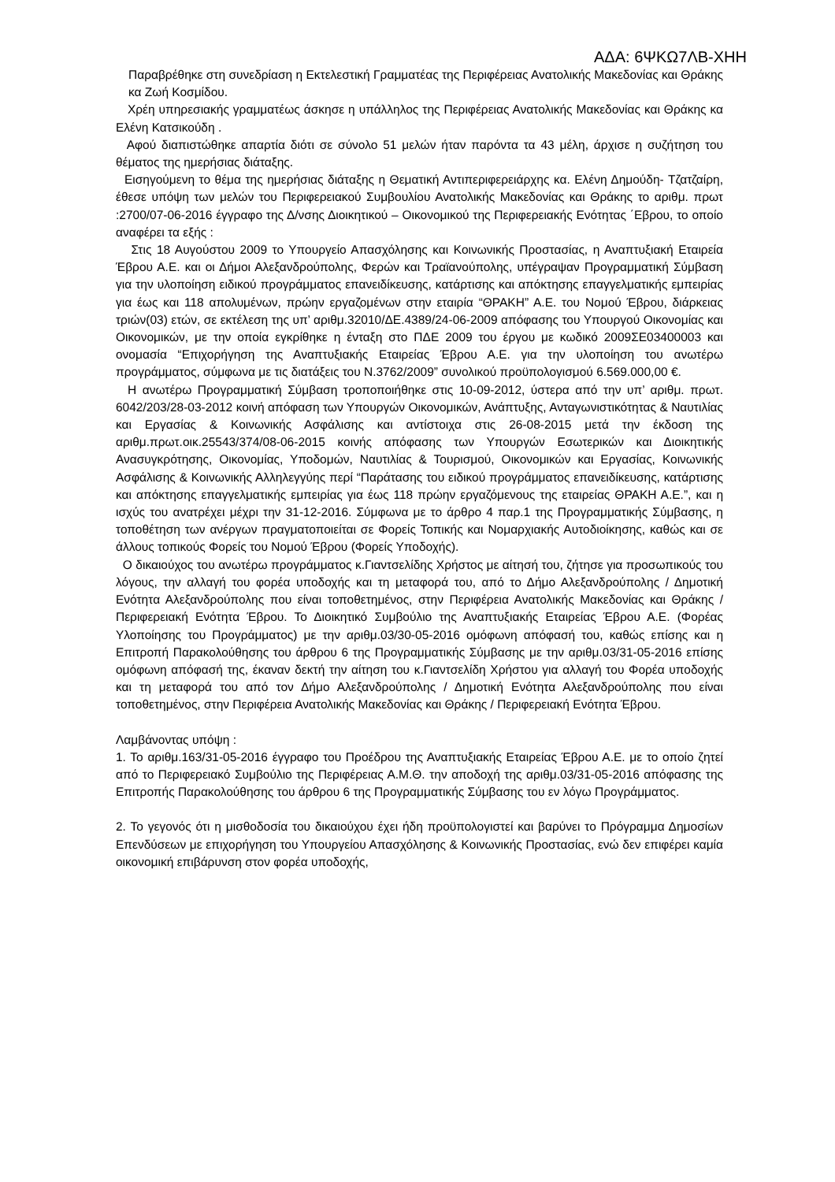ΑΔΑ: 6ΨΚΩ7ΛΒ-ΧΗΗ
Παραβρέθηκε στη συνεδρίαση η Εκτελεστική Γραμματέας της Περιφέρειας Ανατολικής Μακεδονίας και Θράκης κα Ζωή Κοσμίδου.
Χρέη υπηρεσιακής γραμματέως άσκησε η υπάλληλος της Περιφέρειας Ανατολικής Μακεδονίας και Θράκης κα Ελένη Κατσικούδη .
Αφού διαπιστώθηκε απαρτία διότι σε σύνολο 51 μελών ήταν παρόντα τα 43 μέλη, άρχισε η συζήτηση του θέματος της ημερήσιας διάταξης.
Εισηγούμενη το θέμα της ημερήσιας διάταξης η Θεματική Αντιπεριφερειάρχης κα. Ελένη Δημούδη- Τζατζαίρη, έθεσε υπόψη των μελών του Περιφερειακού Συμβουλίου Ανατολικής Μακεδονίας και Θράκης το αριθμ. πρωτ :2700/07-06-2016 έγγραφο της Δ/νσης Διοικητικού – Οικονομικού της Περιφερειακής Ενότητας ΄Εβρου, το οποίο αναφέρει τα εξής :
Στις 18 Αυγούστου 2009 το Υπουργείο Απασχόλησης και Κοινωνικής Προστασίας, η Αναπτυξιακή Εταιρεία Έβρου Α.Ε. και οι Δήμοι Αλεξανδρούπολης, Φερών και Τραϊανούπολης, υπέγραψαν Προγραμματική Σύμβαση για την υλοποίηση ειδικού προγράμματος επανειδίκευσης, κατάρτισης και απόκτησης επαγγελματικής εμπειρίας για έως και 118 απολυμένων, πρώην εργαζομένων στην εταιρία “ΘΡΑΚΗ” Α.Ε. του Νομού Έβρου, διάρκειας τριών(03) ετών, σε εκτέλεση της υπ’ αριθμ.32010/ΔΕ.4389/24-06-2009 απόφασης του Υπουργού Οικονομίας και Οικονομικών, με την οποία εγκρίθηκε η ένταξη στο ΠΔΕ 2009 του έργου με κωδικό 2009ΣΕ03400003 και ονομασία “Επιχορήγηση της Αναπτυξιακής Εταιρείας Έβρου Α.Ε. για την υλοποίηση του ανωτέρω προγράμματος, σύμφωνα με τις διατάξεις του Ν.3762/2009” συνολικού προϋπολογισμού 6.569.000,00 €.
Η ανωτέρω Προγραμματική Σύμβαση τροποποιήθηκε στις 10-09-2012, ύστερα από την υπ’ αριθμ. πρωτ. 6042/203/28-03-2012 κοινή απόφαση των Υπουργών Οικονομικών, Ανάπτυξης, Ανταγωνιστικότητας & Ναυτιλίας και Εργασίας & Κοινωνικής Ασφάλισης και αντίστοιχα στις 26-08-2015 μετά την έκδοση της αριθμ.πρωτ.οικ.25543/374/08-06-2015 κοινής απόφασης των Υπουργών Εσωτερικών και Διοικητικής Ανασυγκρότησης, Οικονομίας, Υποδομών, Ναυτιλίας & Τουρισμού, Οικονομικών και Εργασίας, Κοινωνικής Ασφάλισης & Κοινωνικής Αλληλεγγύης περί “Παράτασης του ειδικού προγράμματος επανειδίκευσης, κατάρτισης και απόκτησης επαγγελματικής εμπειρίας για έως 118 πρώην εργαζόμενους της εταιρείας ΘΡΑΚΗ Α.Ε.”, και η ισχύς του ανατρέχει μέχρι την 31-12-2016. Σύμφωνα με το άρθρο 4 παρ.1 της Προγραμματικής Σύμβασης, η τοποθέτηση των ανέργων πραγματοποιείται σε Φορείς Τοπικής και Νομαρχιακής Αυτοδιοίκησης, καθώς και σε άλλους τοπικούς Φορείς του Νομού Έβρου (Φορείς Υποδοχής).
Ο δικαιούχος του ανωτέρω προγράμματος κ.Γιαντσελίδης Χρήστος με αίτησή του, ζήτησε για προσωπικούς του λόγους, την αλλαγή του φορέα υποδοχής και τη μεταφορά του, από το Δήμο Αλεξανδρούπολης / Δημοτική Ενότητα Αλεξανδρούπολης που είναι τοποθετημένος, στην Περιφέρεια Ανατολικής Μακεδονίας και Θράκης / Περιφερειακή Ενότητα Έβρου. Το Διοικητικό Συμβούλιο της Αναπτυξιακής Εταιρείας Έβρου Α.Ε. (Φορέας Υλοποίησης του Προγράμματος) με την αριθμ.03/30-05-2016 ομόφωνη απόφασή του, καθώς επίσης και η Επιτροπή Παρακολούθησης του άρθρου 6 της Προγραμματικής Σύμβασης με την αριθμ.03/31-05-2016 επίσης ομόφωνη απόφασή της, έκαναν δεκτή την αίτηση του κ.Γιαντσελίδη Χρήστου για αλλαγή του Φορέα υποδοχής και τη μεταφορά του από τον Δήμο Αλεξανδρούπολης / Δημοτική Ενότητα Αλεξανδρούπολης που είναι τοποθετημένος, στην Περιφέρεια Ανατολικής Μακεδονίας και Θράκης / Περιφερειακή Ενότητα Έβρου.
Λαμβάνοντας υπόψη :
1. Το αριθμ.163/31-05-2016 έγγραφο του Προέδρου της Αναπτυξιακής Εταιρείας Έβρου Α.Ε. με το οποίο ζητεί από το Περιφερειακό Συμβούλιο της Περιφέρειας Α.Μ.Θ. την αποδοχή της αριθμ.03/31-05-2016 απόφασης της Επιτροπής Παρακολούθησης του άρθρου 6 της Προγραμματικής Σύμβασης του εν λόγω Προγράμματος.
2. Το γεγονός ότι η μισθοδοσία του δικαιούχου έχει ήδη προϋπολογιστεί και βαρύνει το Πρόγραμμα Δημοσίων Επενδύσεων με επιχορήγηση του Υπουργείου Απασχόλησης & Κοινωνικής Προστασίας, ενώ δεν επιφέρει καμία οικονομική επιβάρυνση στον φορέα υποδοχής,